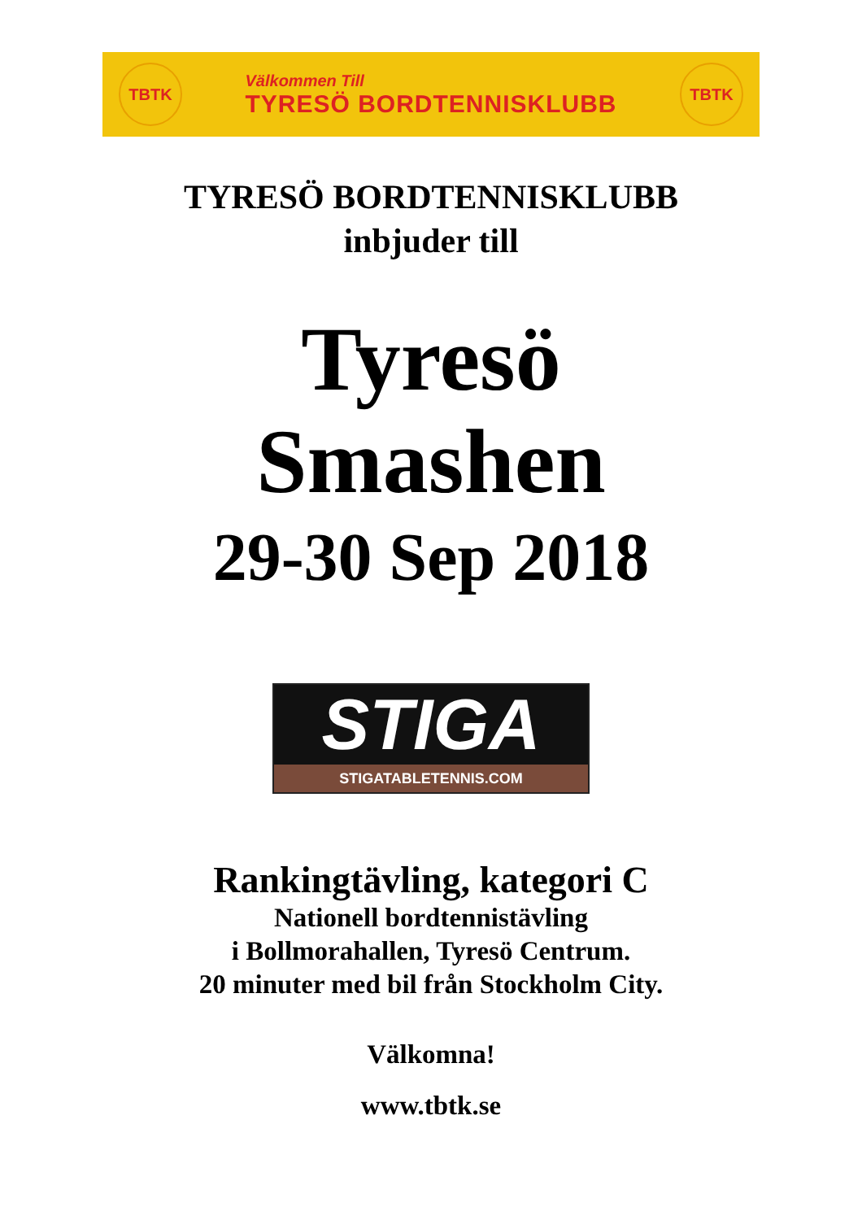TBTK
Välkommen Till
TYRESÖ BORDTENNISKLUBB
TBTK
TYRESÖ BORDTENNISKLUBB
inbjuder till
Tyresö
Smashen
29-30 Sep 2018
STIGA
STIGATABLETENNIS.COM
Rankingtävling, kategori C
Nationell bordtennistävling
i Bollmorahallen, Tyresö Centrum.
20 minuter med bil från Stockholm City.
Välkomna!
www.tbtk.se